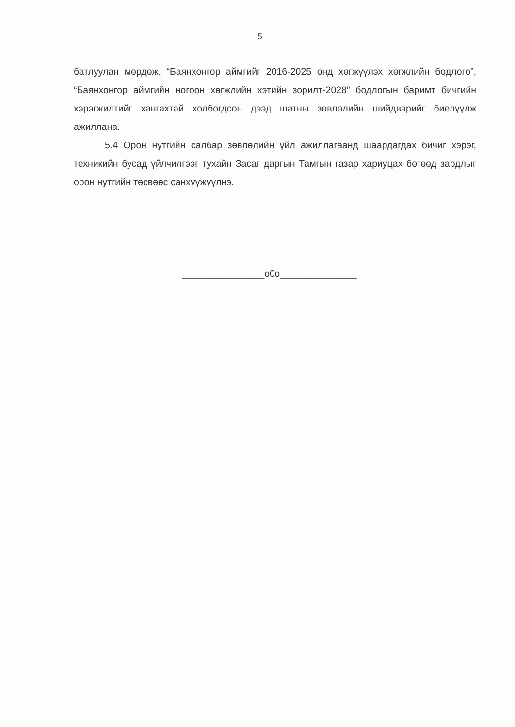5
батлуулан мөрдөж, “Баянхонгор аймгийг 2016-2025 онд хөгжүүлэх хөгжлийн бодлого”, “Баянхонгор аймгийн ногоон хөгжлийн хэтийн зорилт-2028” бодлогын баримт бичгийн хэрэгжилтийг хангахтай холбогдсон дээд шатны зөвлөлийн шийдвэрийг биелүүлж ажиллана.
5.4 Орон нутгийн салбар зөвлөлийн үйл ажиллагаанд шаардагдах бичиг хэрэг, техникийн бусад үйлчилгээг тухайн Засаг даргын Тамгын газар хариуцах бөгөөд зардлыг орон нутгийн төсвөөс санхүүжүүлнэ.
________________o0o_______________